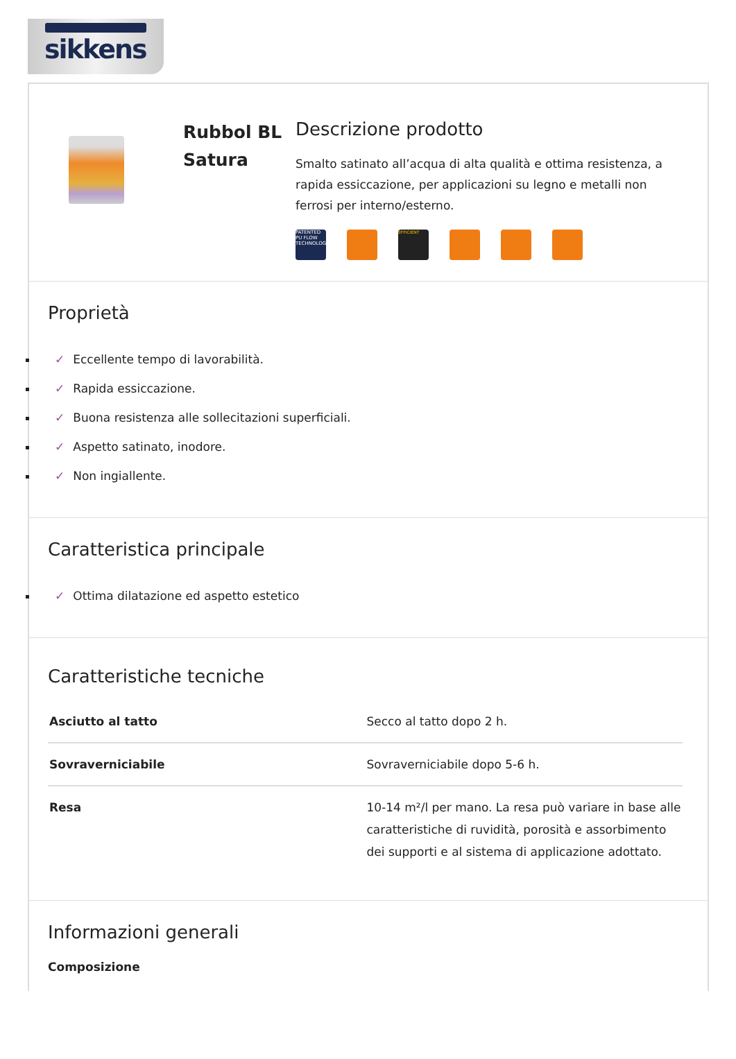sikkens
Rubbol BL Satura
Descrizione prodotto
Smalto satinato all’acqua di alta qualità e ottima resistenza, a rapida essiccazione, per applicazioni su legno e metalli non ferrosi per interno/esterno.
PATENTED PU FLOW TECHNOLOGY
EFFICIENT
Proprietà
✓ Eccellente tempo di lavorabilità.
✓ Rapida essiccazione.
✓ Buona resistenza alle sollecitazioni superficiali.
✓ Aspetto satinato, inodore.
✓ Non ingiallente.
Caratteristica principale
✓ Ottima dilatazione ed aspetto estetico
Caratteristiche tecniche
| Asciutto al tatto | Secco al tatto dopo 2 h. |
| Sovraverniciabile | Sovraverniciabile dopo 5-6 h. |
| Resa | 10-14 m²/l per mano. La resa può variare in base alle caratteristiche di ruvidità, porosità e assorbimento dei supporti e al sistema di applicazione adottato. |
Informazioni generali
Composizione